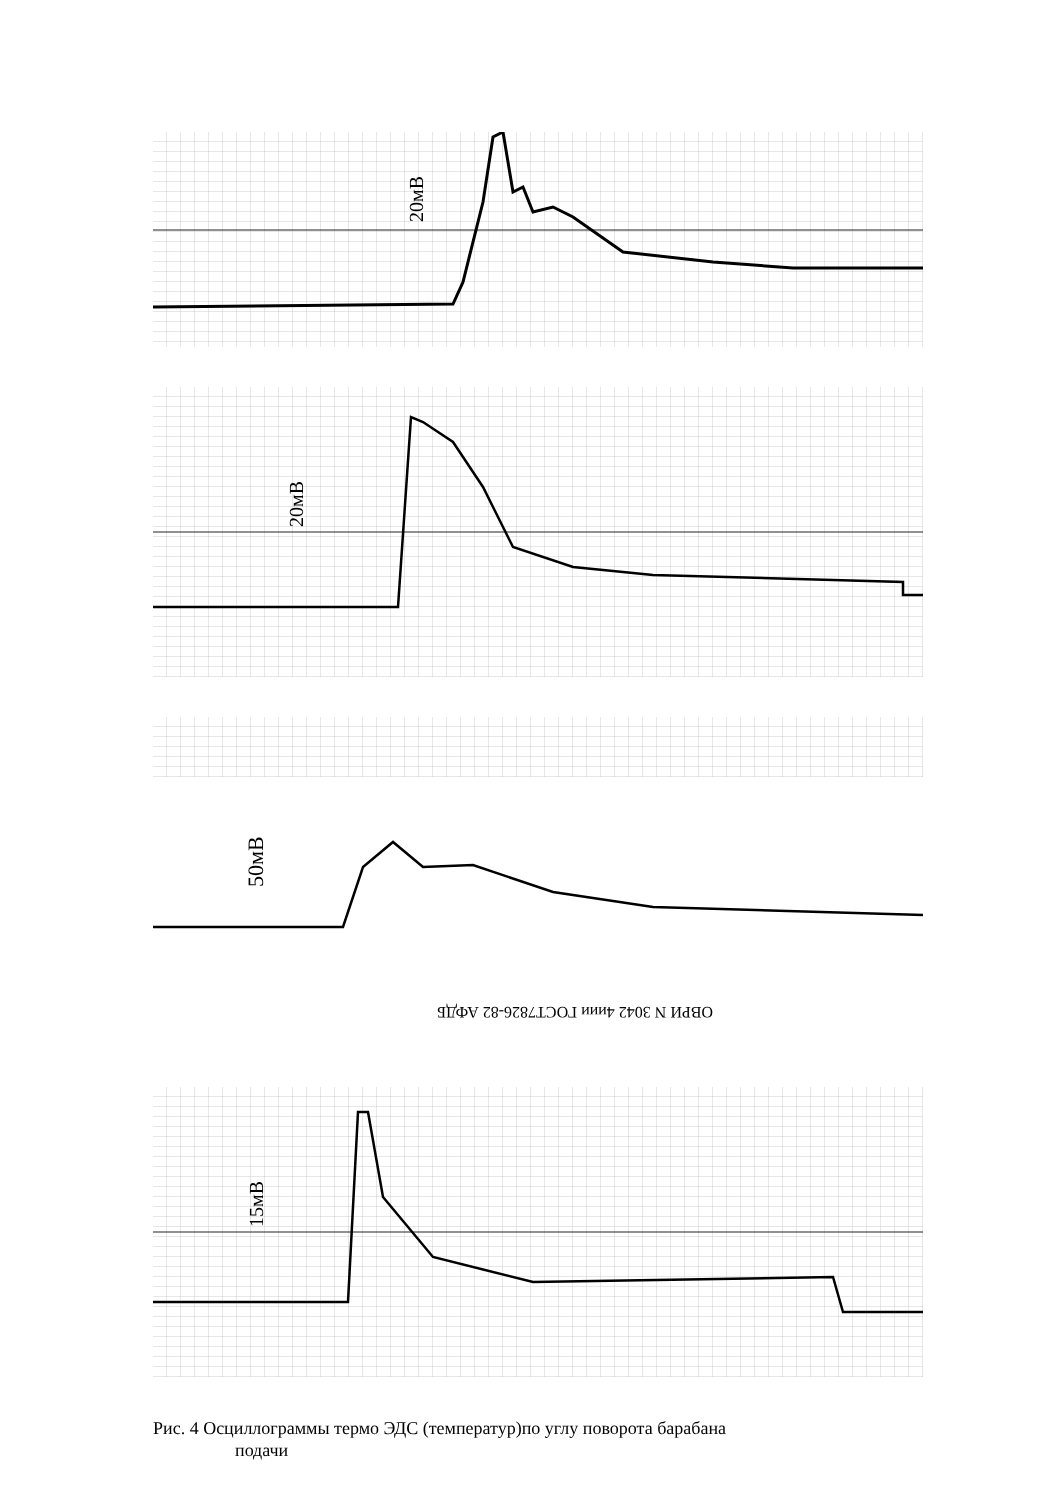20мВ
20мВ
50мВ
ОВРИ N 3042 4иии ГОСТ7826-82 АФДБ
15мВ
Рис. 4 Осциллограммы термо ЭДС (температур)по углу поворота барабана
подачи